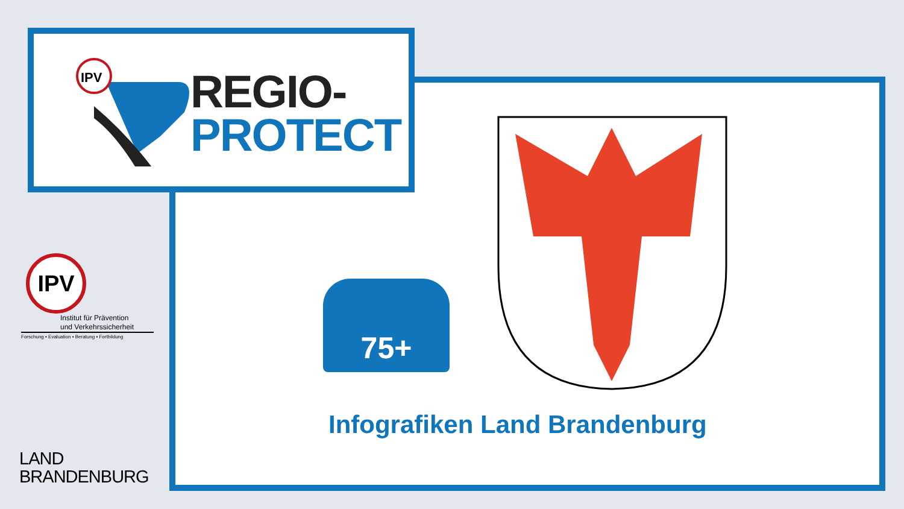IPV
REGIO-
PROTECT
IPV
Institut für Prävention
und Verkehrssicherheit
Forschung ▪ Evaluation ▪ Beratung ▪ Fortbildung
LAND
BRANDENBURG
75+
Infografiken Land Brandenburg